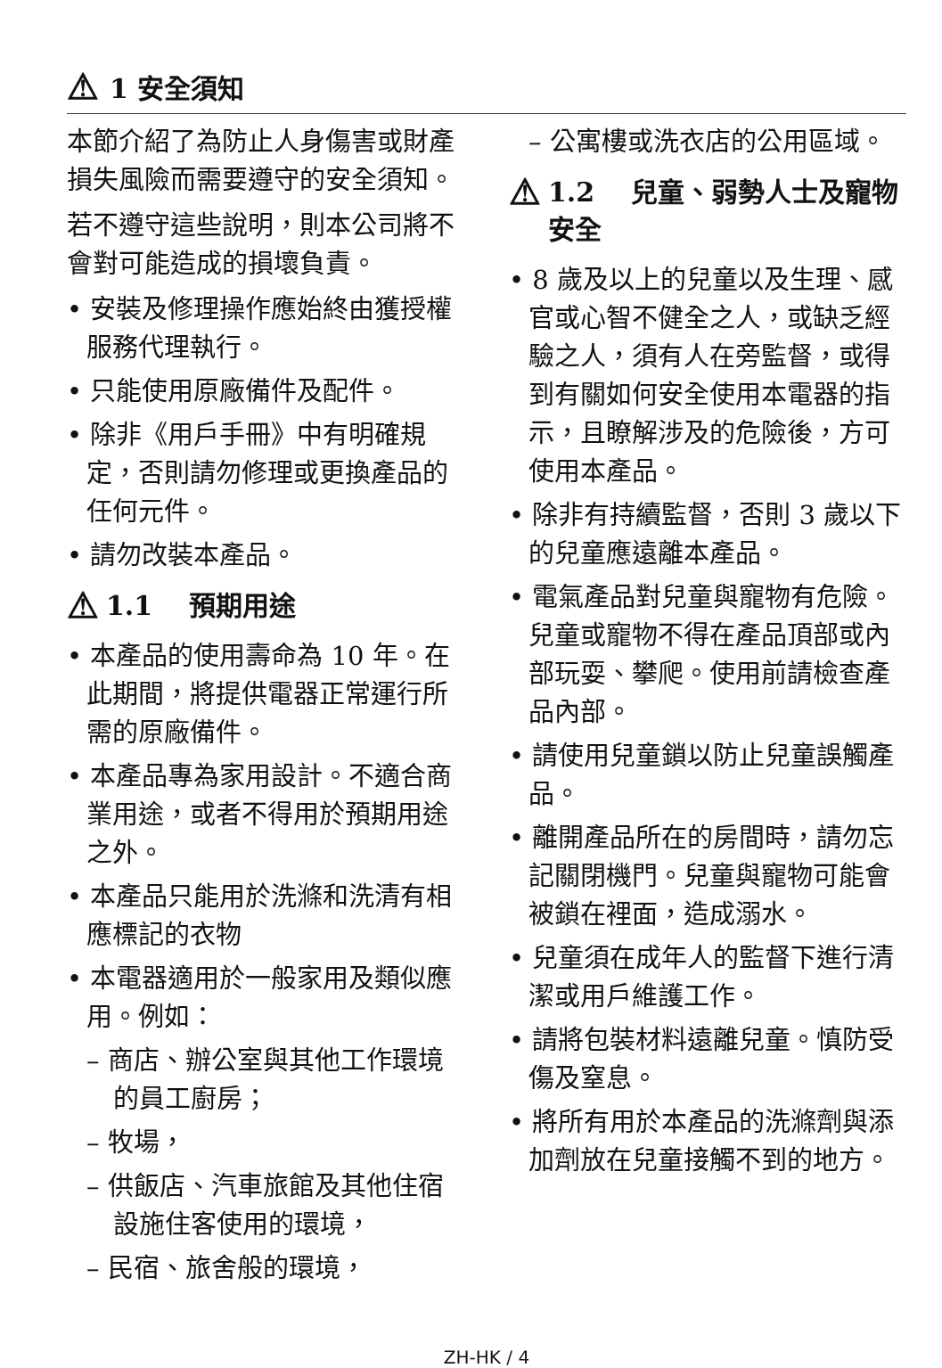⚠ 1 安全須知
本節介紹了為防止人身傷害或財產損失風險而需要遵守的安全須知。
若不遵守這些說明，則本公司將不會對可能造成的損壞負責。
• 安裝及修理操作應始終由獲授權服務代理執行。
• 只能使用原廠備件及配件。
• 除非《用戶手冊》中有明確規定，否則請勿修理或更換產品的任何元件。
• 請勿改裝本產品。
⚠ 1.1　 預期用途
• 本產品的使用壽命為 10 年。在此期間，將提供電器正常運行所需的原廠備件。
• 本產品專為家用設計。不適合商業用途，或者不得用於預期用途之外。
• 本產品只能用於洗滌和洗清有相應標記的衣物
• 本電器適用於一般家用及類似應用。例如：
– 商店、辦公室與其他工作環境的員工廚房；
– 牧場，
– 供飯店、汽車旅館及其他住宿設施住客使用的環境，
– 民宿、旅舍般的環境，
– 公寓樓或洗衣店的公用區域。
⚠ 1.2　 兒童、弱勢人士及寵物安全
• 8 歲及以上的兒童以及生理、感官或心智不健全之人，或缺乏經驗之人，須有人在旁監督，或得到有關如何安全使用本電器的指示，且瞭解涉及的危險後，方可使用本產品。
• 除非有持續監督，否則 3 歲以下的兒童應遠離本產品。
• 電氣產品對兒童與寵物有危險。兒童或寵物不得在產品頂部或內部玩耍、攀爬。使用前請檢查產品內部。
• 請使用兒童鎖以防止兒童誤觸產品。
• 離開產品所在的房間時，請勿忘記關閉機門。兒童與寵物可能會被鎖在裡面，造成溺水。
• 兒童須在成年人的監督下進行清潔或用戶維護工作。
• 請將包裝材料遠離兒童。慎防受傷及窒息。
• 將所有用於本產品的洗滌劑與添加劑放在兒童接觸不到的地方。
ZH-HK / 4